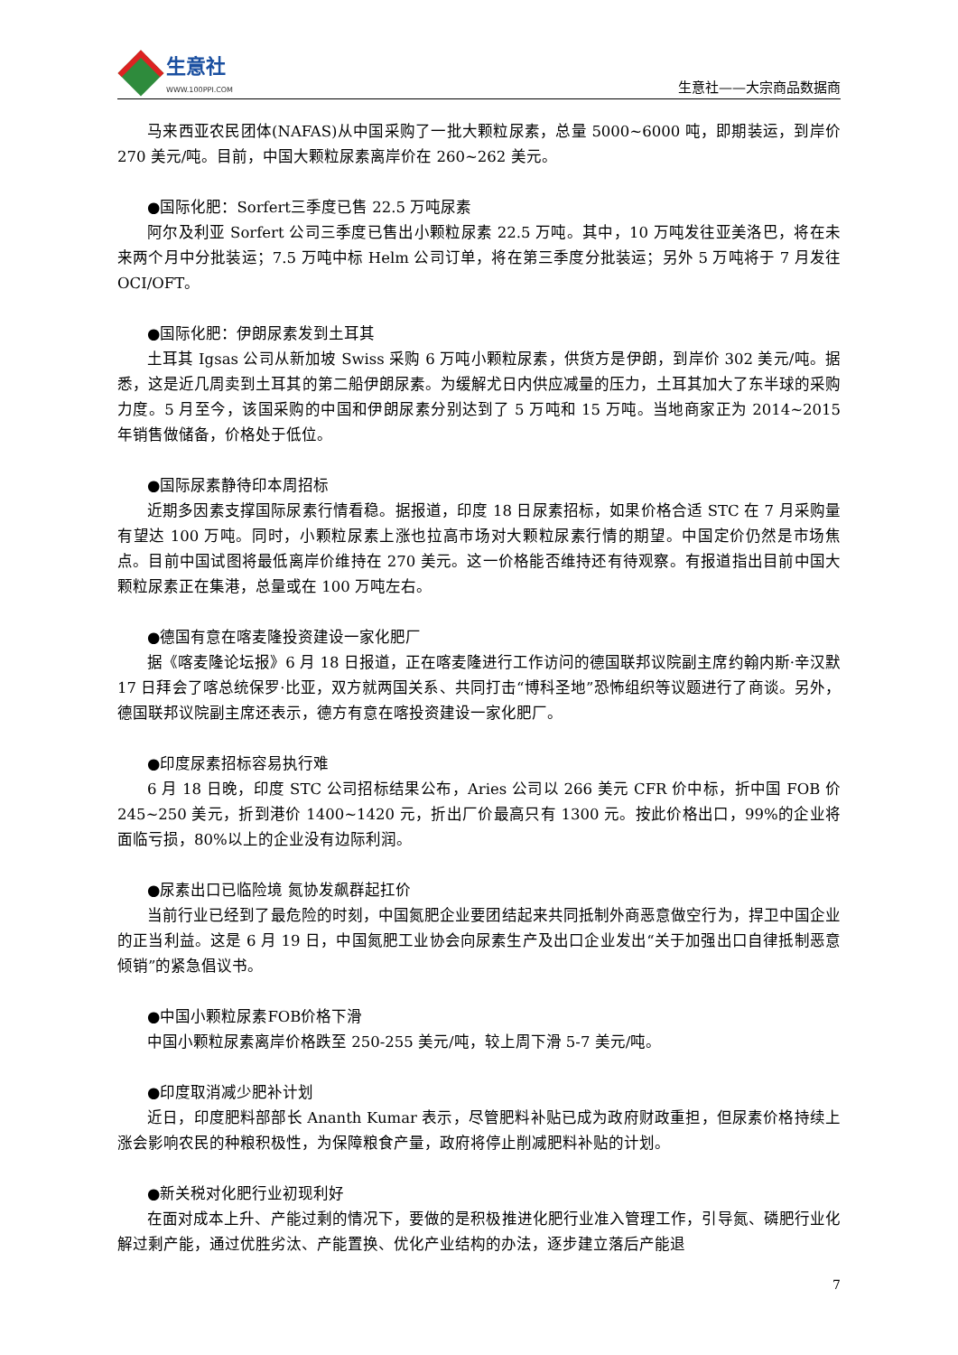生意社
WWW.100PPI.COM
生意社——大宗商品数据商
马来西亚农民团体(NAFAS)从中国采购了一批大颗粒尿素，总量 5000~6000 吨，即期装运，到岸价 270 美元/吨。目前，中国大颗粒尿素离岸价在 260~262 美元。
●国际化肥：Sorfert三季度已售 22.5 万吨尿素
阿尔及利亚 Sorfert 公司三季度已售出小颗粒尿素 22.5 万吨。其中，10 万吨发往亚美洛巴，将在未来两个月中分批装运；7.5 万吨中标 Helm 公司订单，将在第三季度分批装运；另外 5 万吨将于 7 月发往 OCI/OFT。
●国际化肥：伊朗尿素发到土耳其
土耳其 Igsas 公司从新加坡 Swiss 采购 6 万吨小颗粒尿素，供货方是伊朗，到岸价 302 美元/吨。据悉，这是近几周卖到土耳其的第二船伊朗尿素。为缓解尤日内供应减量的压力，土耳其加大了东半球的采购力度。5 月至今，该国采购的中国和伊朗尿素分别达到了 5 万吨和 15 万吨。当地商家正为 2014~2015 年销售做储备，价格处于低位。
●国际尿素静待印本周招标
近期多因素支撑国际尿素行情看稳。据报道，印度 18 日尿素招标，如果价格合适 STC 在 7 月采购量有望达 100 万吨。同时，小颗粒尿素上涨也拉高市场对大颗粒尿素行情的期望。中国定价仍然是市场焦点。目前中国试图将最低离岸价维持在 270 美元。这一价格能否维持还有待观察。有报道指出目前中国大颗粒尿素正在集港，总量或在 100 万吨左右。
●德国有意在喀麦隆投资建设一家化肥厂
据《喀麦隆论坛报》6 月 18 日报道，正在喀麦隆进行工作访问的德国联邦议院副主席约翰内斯·辛汉默 17 日拜会了喀总统保罗·比亚，双方就两国关系、共同打击“博科圣地”恐怖组织等议题进行了商谈。另外，德国联邦议院副主席还表示，德方有意在喀投资建设一家化肥厂。
●印度尿素招标容易执行难
6 月 18 日晚，印度 STC 公司招标结果公布，Aries 公司以 266 美元 CFR 价中标，折中国 FOB 价 245~250 美元，折到港价 1400~1420 元，折出厂价最高只有 1300 元。按此价格出口，99%的企业将面临亏损，80%以上的企业没有边际利润。
●尿素出口已临险境 氮协发飙群起扛价
当前行业已经到了最危险的时刻，中国氮肥企业要团结起来共同抵制外商恶意做空行为，捍卫中国企业的正当利益。这是 6 月 19 日，中国氮肥工业协会向尿素生产及出口企业发出“关于加强出口自律抵制恶意倾销”的紧急倡议书。
●中国小颗粒尿素FOB价格下滑
中国小颗粒尿素离岸价格跌至 250-255 美元/吨，较上周下滑 5-7 美元/吨。
●印度取消减少肥补计划
近日，印度肥料部部长 Ananth Kumar 表示，尽管肥料补贴已成为政府财政重担，但尿素价格持续上涨会影响农民的种粮积极性，为保障粮食产量，政府将停止削减肥料补贴的计划。
●新关税对化肥行业初现利好
在面对成本上升、产能过剩的情况下，要做的是积极推进化肥行业准入管理工作，引导氮、磷肥行业化解过剩产能，通过优胜劣汰、产能置换、优化产业结构的办法，逐步建立落后产能退
7